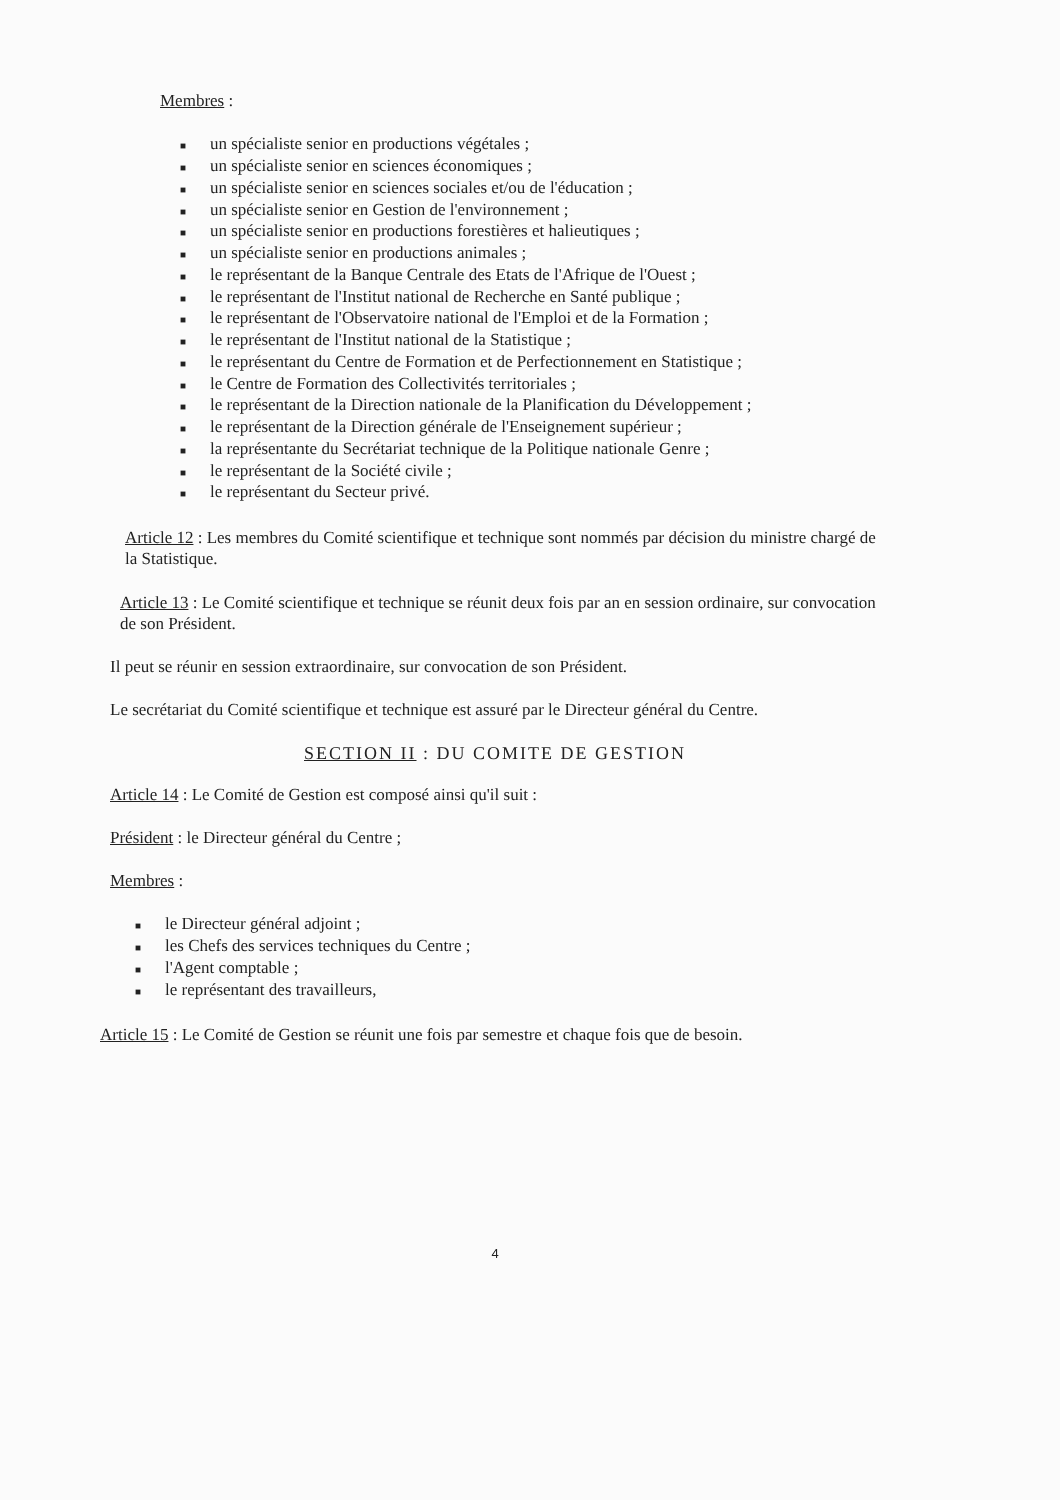Membres :
■ un spécialiste senior en productions végétales ;
■ un spécialiste senior en sciences économiques ;
■ un spécialiste senior en sciences sociales et/ou de l'éducation ;
■ un spécialiste senior en Gestion de l'environnement ;
■ un spécialiste senior en productions forestières et halieutiques ;
■ un spécialiste senior en productions animales ;
■ le représentant de la Banque Centrale des Etats de l'Afrique de l'Ouest ;
■ le représentant de l'Institut national de Recherche en Santé publique ;
■ le représentant de l'Observatoire national de l'Emploi et de la Formation ;
■ le représentant de l'Institut national de la Statistique ;
■ le représentant du Centre de Formation et de Perfectionnement en Statistique ;
■ le Centre de Formation des Collectivités territoriales ;
■ le représentant de la Direction nationale de la Planification du Développement ;
■ le représentant de la Direction générale de l'Enseignement supérieur ;
■ la représentante du Secrétariat technique de la Politique nationale Genre ;
■ le représentant de la Société civile ;
■ le représentant du Secteur privé.
Article 12 : Les membres du Comité scientifique et technique sont nommés par décision du ministre chargé de la Statistique.
Article 13 : Le Comité scientifique et technique se réunit deux fois par an en session ordinaire, sur convocation de son Président.
Il peut se réunir en session extraordinaire, sur convocation de son Président.
Le secrétariat du Comité scientifique et technique est assuré par le Directeur général du Centre.
SECTION II : DU COMITE DE GESTION
Article 14 : Le Comité de Gestion est composé ainsi qu'il suit :
Président : le Directeur général du Centre ;
Membres :
■ le Directeur général adjoint ;
■ les Chefs des services techniques du Centre ;
■ l'Agent comptable ;
■ le représentant des travailleurs,
Article 15 : Le Comité de Gestion se réunit une fois par semestre et chaque fois que de besoin.
4